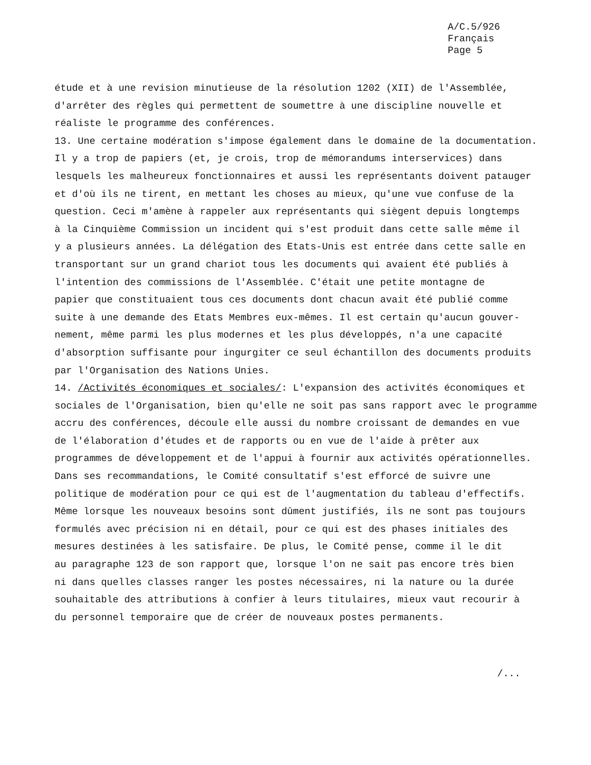A/C.5/926
Français
Page 5
étude et à une revision minutieuse de la résolution 1202 (XII) de l'Assemblée,
d'arrêter des règles qui permettent de soumettre à une discipline nouvelle et
réaliste le programme des conférences.
13. Une certaine modération s'impose également dans le domaine de la documentation.
Il y a trop de papiers (et, je crois, trop de mémorandums interservices) dans
lesquels les malheureux fonctionnaires et aussi les représentants doivent patauger
et d'où ils ne tirent, en mettant les choses au mieux, qu'une vue confuse de la
question. Ceci m'amène à rappeler aux représentants qui siègent depuis longtemps
à la Cinquième Commission un incident qui s'est produit dans cette salle même il
y a plusieurs années. La délégation des Etats-Unis est entrée dans cette salle en
transportant sur un grand chariot tous les documents qui avaient été publiés à
l'intention des commissions de l'Assemblée. C'était une petite montagne de
papier que constituaient tous ces documents dont chacun avait été publié comme
suite à une demande des Etats Membres eux-mêmes. Il est certain qu'aucun gouver-
nement, même parmi les plus modernes et les plus développés, n'a une capacité
d'absorption suffisante pour ingurgiter ce seul échantillon des documents produits
par l'Organisation des Nations Unies.
14. /Activités économiques et sociales/: L'expansion des activités économiques et
sociales de l'Organisation, bien qu'elle ne soit pas sans rapport avec le programme
accru des conférences, découle elle aussi du nombre croissant de demandes en vue
de l'élaboration d'études et de rapports ou en vue de l'aide à prêter aux
programmes de développement et de l'appui à fournir aux activités opérationnelles.
Dans ses recommandations, le Comité consultatif s'est efforcé de suivre une
politique de modération pour ce qui est de l'augmentation du tableau d'effectifs.
Même lorsque les nouveaux besoins sont dûment justifiés, ils ne sont pas toujours
formulés avec précision ni en détail, pour ce qui est des phases initiales des
mesures destinées à les satisfaire. De plus, le Comité pense, comme il le dit
au paragraphe 123 de son rapport que, lorsque l'on ne sait pas encore très bien
ni dans quelles classes ranger les postes nécessaires, ni la nature ou la durée
souhaitable des attributions à confier à leurs titulaires, mieux vaut recourir à
du personnel temporaire que de créer de nouveaux postes permanents.
/...